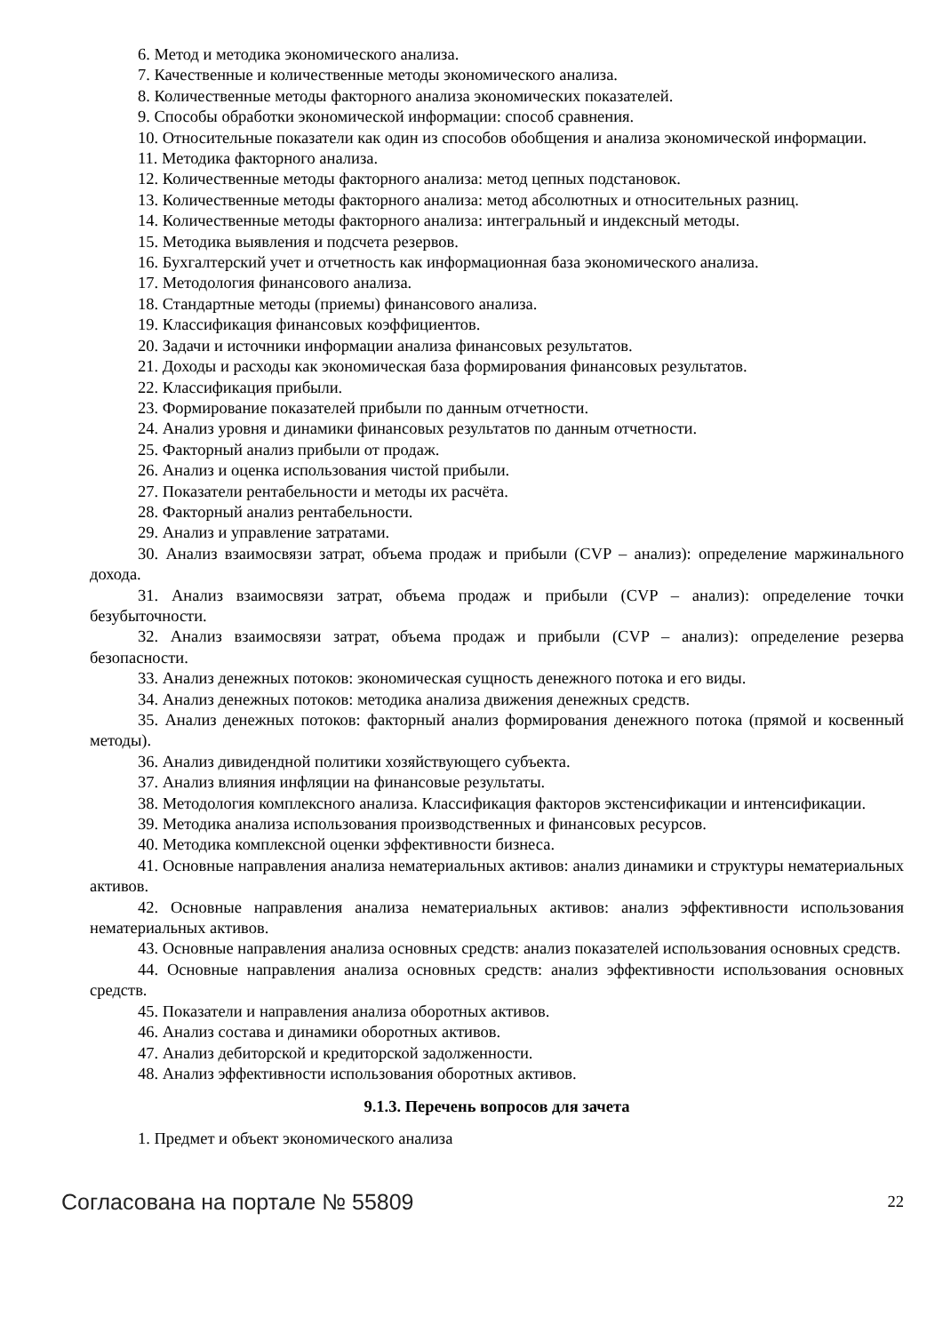6. Метод и методика экономического анализа.
7. Качественные и количественные методы экономического анализа.
8. Количественные методы факторного анализа экономических показателей.
9. Способы обработки экономической информации: способ сравнения.
10. Относительные показатели как один из способов обобщения и анализа экономической информации.
11. Методика факторного анализа.
12. Количественные методы факторного анализа: метод цепных подстановок.
13. Количественные методы факторного анализа: метод абсолютных и относительных разниц.
14. Количественные методы факторного анализа: интегральный и индексный методы.
15. Методика выявления и подсчета резервов.
16. Бухгалтерский учет и отчетность как информационная база экономического анализа.
17. Методология финансового анализа.
18. Стандартные методы (приемы) финансового анализа.
19. Классификация финансовых коэффициентов.
20. Задачи и источники информации анализа финансовых результатов.
21. Доходы и расходы как экономическая база формирования финансовых результатов.
22. Классификация прибыли.
23. Формирование показателей прибыли по данным отчетности.
24. Анализ уровня и динамики финансовых результатов по данным отчетности.
25. Факторный анализ прибыли от продаж.
26. Анализ и оценка использования чистой прибыли.
27. Показатели рентабельности и методы их расчёта.
28. Факторный анализ рентабельности.
29. Анализ и управление затратами.
30. Анализ взаимосвязи затрат, объема продаж и прибыли (CVP – анализ): определение маржинального дохода.
31. Анализ взаимосвязи затрат, объема продаж и прибыли (CVP – анализ): определение точки безубыточности.
32. Анализ взаимосвязи затрат, объема продаж и прибыли (CVP – анализ): определение резерва безопасности.
33. Анализ денежных потоков: экономическая сущность денежного потока и его виды.
34. Анализ денежных потоков: методика анализа движения денежных средств.
35. Анализ денежных потоков: факторный анализ формирования денежного потока (прямой и косвенный методы).
36. Анализ дивидендной политики хозяйствующего субъекта.
37. Анализ влияния инфляции на финансовые результаты.
38. Методология комплексного анализа. Классификация факторов экстенсификации и интенсификации.
39. Методика анализа использования производственных и финансовых ресурсов.
40. Методика комплексной оценки эффективности бизнеса.
41. Основные направления анализа нематериальных активов: анализ динамики и структуры нематериальных активов.
42. Основные направления анализа нематериальных активов: анализ эффективности использования нематериальных активов.
43. Основные направления анализа основных средств: анализ показателей использования основных средств.
44. Основные направления анализа основных средств: анализ эффективности использования основных средств.
45. Показатели и направления анализа оборотных активов.
46. Анализ состава и динамики оборотных активов.
47. Анализ дебиторской и кредиторской задолженности.
48. Анализ эффективности использования оборотных активов.
9.1.3. Перечень вопросов для зачета
1. Предмет и объект экономического анализа
Согласована на портале № 55809 22